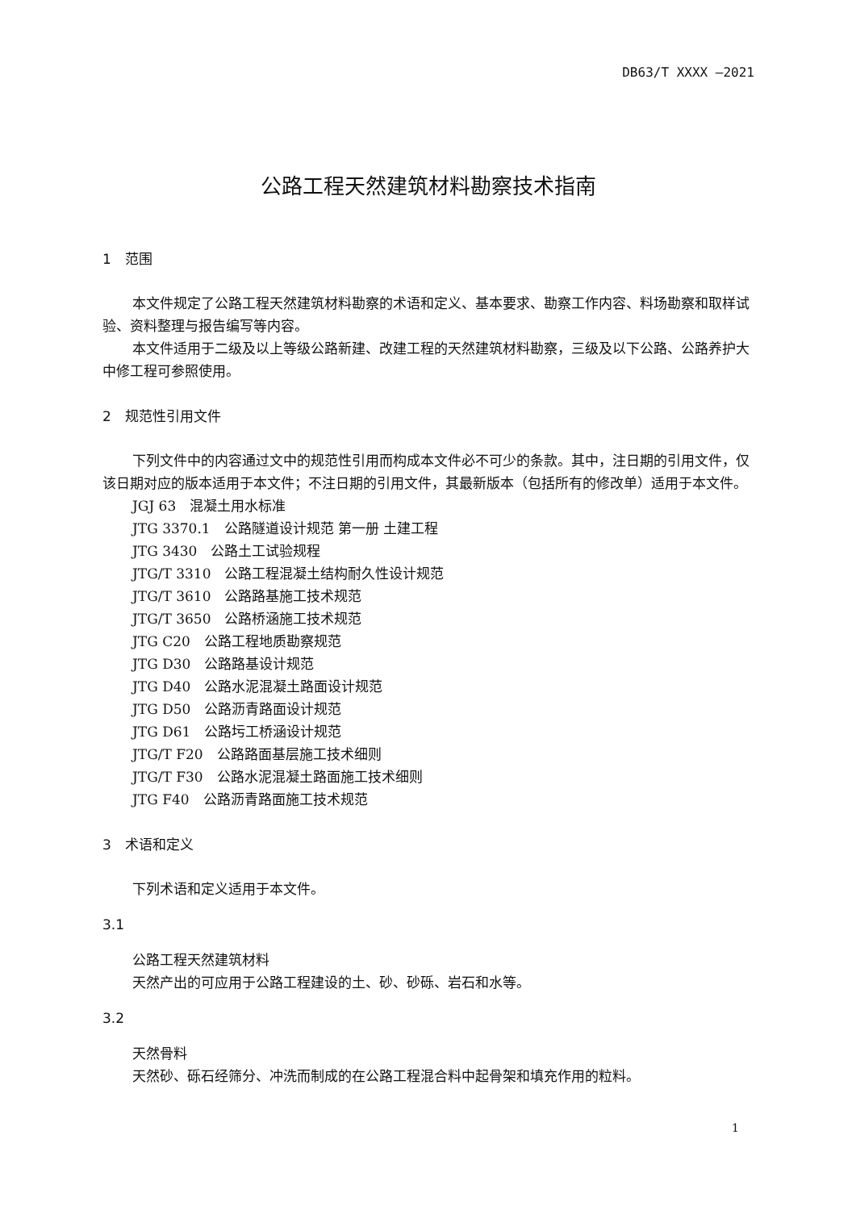DB63/T XXXX —2021
公路工程天然建筑材料勘察技术指南
1　范围
本文件规定了公路工程天然建筑材料勘察的术语和定义、基本要求、勘察工作内容、料场勘察和取样试验、资料整理与报告编写等内容。
本文件适用于二级及以上等级公路新建、改建工程的天然建筑材料勘察，三级及以下公路、公路养护大中修工程可参照使用。
2　规范性引用文件
下列文件中的内容通过文中的规范性引用而构成本文件必不可少的条款。其中，注日期的引用文件，仅该日期对应的版本适用于本文件；不注日期的引用文件，其最新版本（包括所有的修改单）适用于本文件。
JGJ 63　混凝土用水标准
JTG 3370.1　公路隧道设计规范 第一册 土建工程
JTG 3430　公路土工试验规程
JTG/T 3310　公路工程混凝土结构耐久性设计规范
JTG/T 3610　公路路基施工技术规范
JTG/T 3650　公路桥涵施工技术规范
JTG C20　公路工程地质勘察规范
JTG D30　公路路基设计规范
JTG D40　公路水泥混凝土路面设计规范
JTG D50　公路沥青路面设计规范
JTG D61　公路圬工桥涵设计规范
JTG/T F20　公路路面基层施工技术细则
JTG/T F30　公路水泥混凝土路面施工技术细则
JTG F40　公路沥青路面施工技术规范
3　术语和定义
下列术语和定义适用于本文件。
3.1
公路工程天然建筑材料
天然产出的可应用于公路工程建设的土、砂、砂砾、岩石和水等。
3.2
天然骨料
天然砂、砾石经筛分、冲洗而制成的在公路工程混合料中起骨架和填充作用的粒料。
1